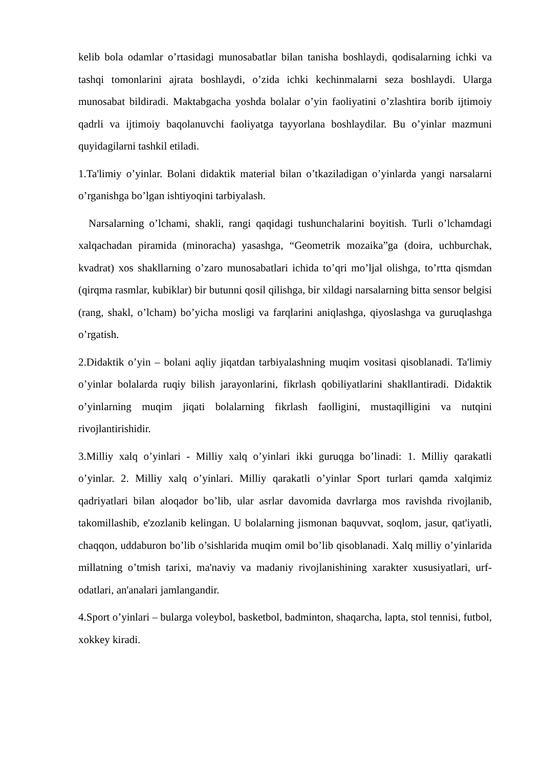kelib bola odamlar o’rtasidagi munosabatlar bilan tanisha boshlaydi, qodisalarning ichki va tashqi tomonlarini ajrata boshlaydi, o’zida ichki kechinmalarni seza boshlaydi. Ularga munosabat bildiradi. Maktabgacha yoshda bolalar o’yin faoliyatini o’zlashtira borib ijtimoiy qadrli va ijtimoiy baqolanuvchi faoliyatga tayyorlana boshlaydilar. Bu o’yinlar mazmuni quyidagilarni tashkil etiladi.
1.Ta'limiy o’yinlar. Bolani didaktik material bilan o’tkaziladigan o’yinlarda yangi narsalarni o’rganishga bo’lgan ishtiyoqini tarbiyalash.
Narsalarning o’lchami, shakli, rangi qaqidagi tushunchalarini boyitish. Turli o’lchamdagi xalqachadan piramida (minoracha) yasashga, “Geometrik mozaika”ga (doira, uchburchak, kvadrat) xos shakllarning o’zaro munosabatlari ichida to’qri mo’ljal olishga, to’rtta qismdan (qirqma rasmlar, kubiklar) bir butunni qosil qilishga, bir xildagi narsalarning bitta sensor belgisi (rang, shakl, o’lcham) bo’yicha mosligi va farqlarini aniqlashga, qiyoslashga va guruqlashga o’rgatish.
2.Didaktik o’yin – bolani aqliy jiqatdan tarbiyalashning muqim vositasi qisoblanadi. Ta'limiy o’yinlar bolalarda ruqiy bilish jarayonlarini, fikrlash qobiliyatlarini shakllantiradi. Didaktik o’yinlarning muqim jiqati bolalarning fikrlash faolligini, mustaqilligini va nutqini rivojlantirishidir.
3.Milliy xalq o’yinlari - Milliy xalq o’yinlari ikki guruqga bo’linadi: 1. Milliy qarakatli o’yinlar. 2. Milliy xalq o’yinlari. Milliy qarakatli o’yinlar Sport turlari qamda xalqimiz qadriyatlari bilan aloqador bo’lib, ular asrlar davomida davrlarga mos ravishda rivojlanib, takomillashib, e'zozlanib kelingan. U bolalarning jismonan baquvvat, soqlom, jasur, qat'iyatli, chaqqon, uddaburon bo’lib o’sishlarida muqim omil bo’lib qisoblanadi. Xalq milliy o’yinlarida millatning o’tmish tarixi, ma'naviy va madaniy rivojlanishining xarakter xususiyatlari, urf-odatlari, an'analari jamlangandir.
4.Sport o’yinlari – bularga voleybol, basketbol, badminton, shaqarcha, lapta, stol tennisi, futbol, xokkey kiradi.